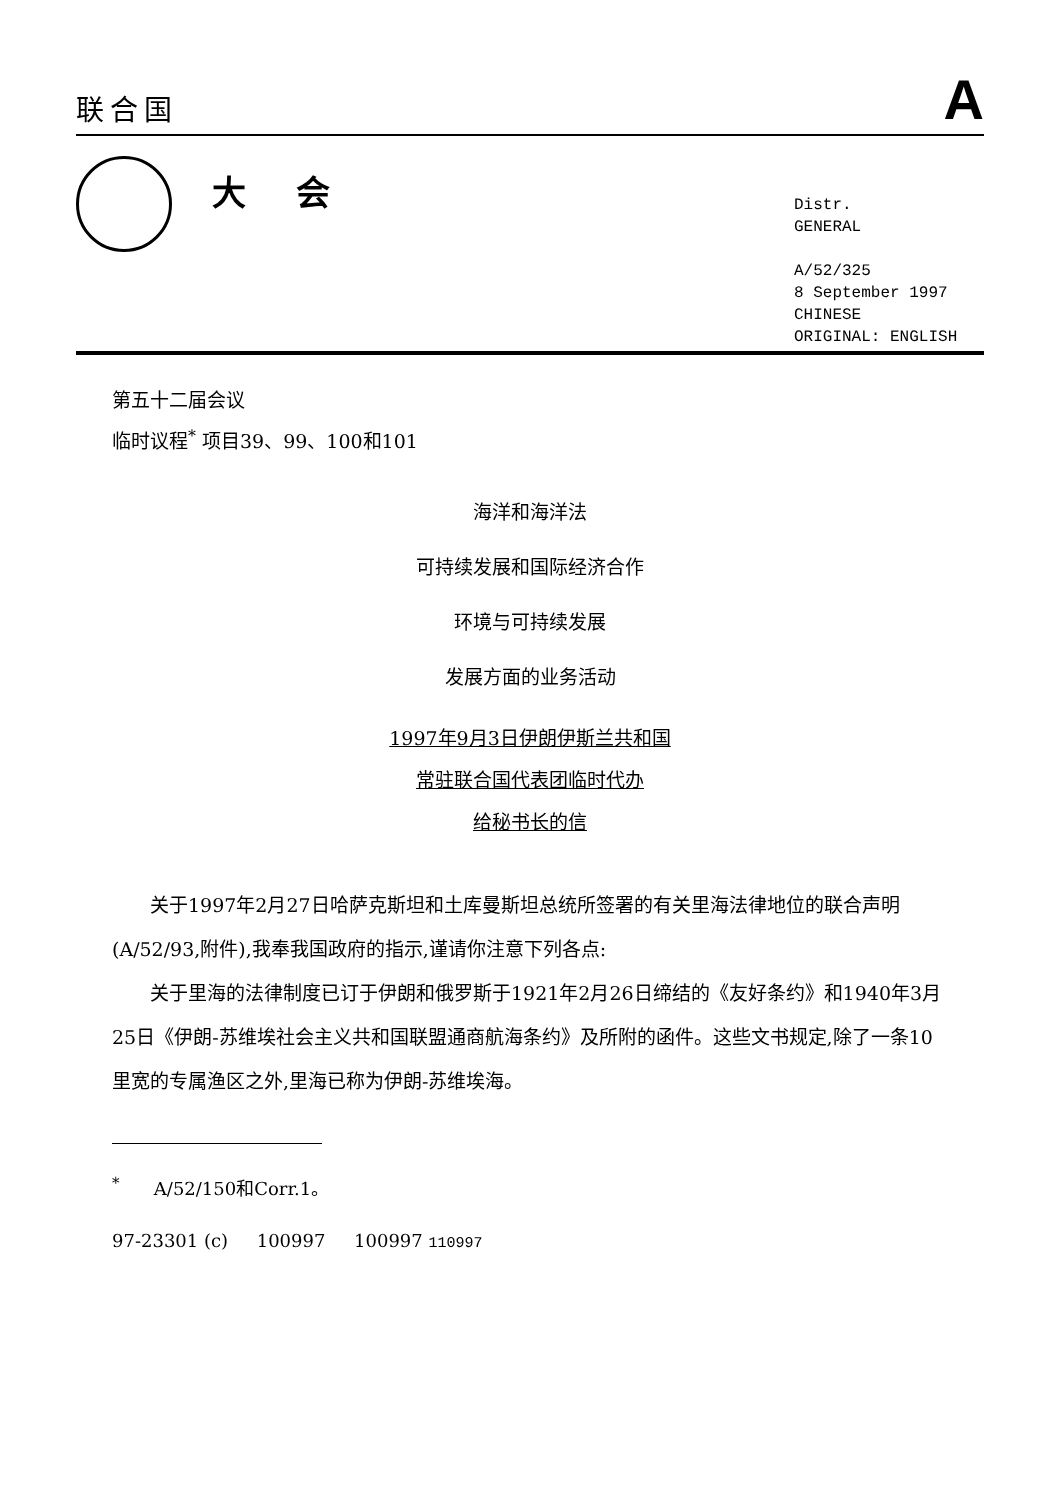联合国 A
大会
Distr.
GENERAL
A/52/325
8 September 1997
CHINESE
ORIGINAL: ENGLISH
第五十二届会议
临时议程<sup>*</sup> 项目39、99、100和101
海洋和海洋法
可持续发展和国际经济合作
环境与可持续发展
发展方面的业务活动
1997年9月3日伊朗伊斯兰共和国
常驻联合国代表团临时代办
给秘书长的信
关于1997年2月27日哈萨克斯坦和土库曼斯坦总统所签署的有关里海法律地位的联合声明(A/52/93,附件),我奉我国政府的指示,谨请你注意下列各点:
关于里海的法律制度已订于伊朗和俄罗斯于1921年2月26日缔结的《友好条约》和1940年3月25日《伊朗-苏维埃社会主义共和国联盟通商航海条约》及所附的函件。这些文书规定,除了一条10里宽的专属渔区之外,里海已称为伊朗-苏维埃海。
<sup>*</sup> A/52/150和Corr.1。
97-23301 (c) 100997 100997 110997